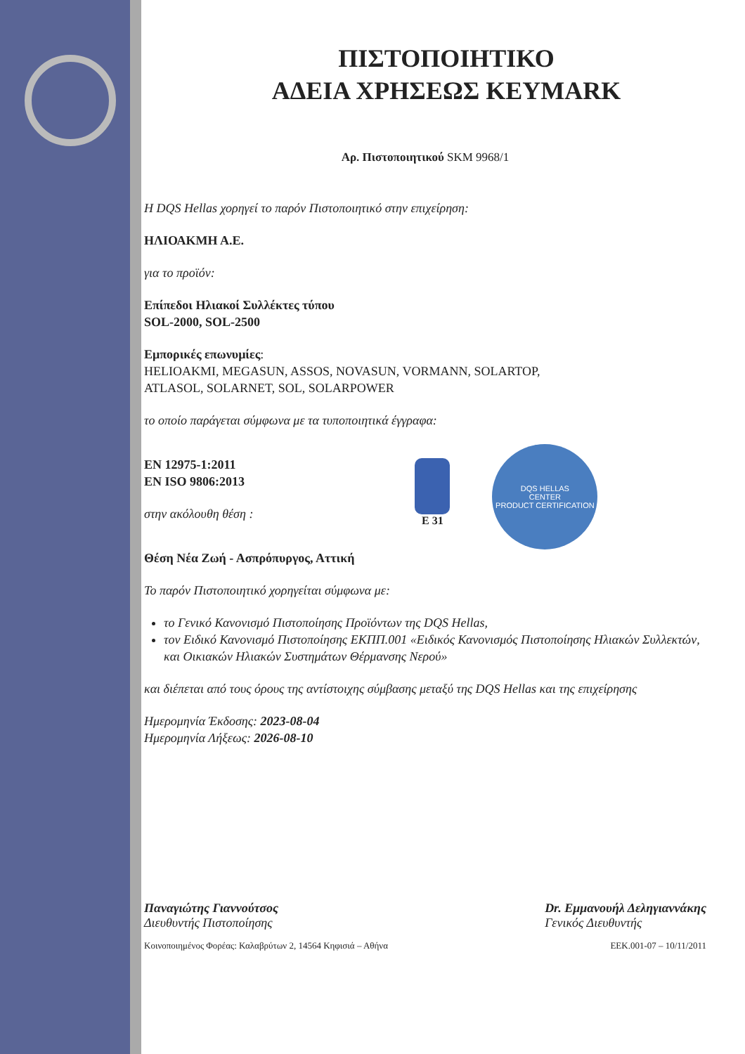ΠΙΣΤΟΠΟΙΗΤΙΚΟ
ΑΔΕΙΑ ΧΡΗΣΕΩΣ KEYMARK
Αρ. Πιστοποιητικού SKM 9968/1
Η DQS Hellas χορηγεί το παρόν Πιστοποιητικό στην επιχείρηση:
ΗΛΙΟΑΚΜΗ Α.Ε.
για το προϊόν:
Επίπεδοι Ηλιακοί Συλλέκτες τύπου
SOL-2000, SOL-2500
Εμπορικές επωνυμίες:
HELIOAKMI, MEGASUN, ASSOS, NOVASUN, VORMANN, SOLARTOP,
ATLASOL, SOLARNET, SOL, SOLARPOWER
το οποίο παράγεται σύμφωνα με τα τυποποιητικά έγγραφα:
EN 12975-1:2011
EN ISO 9806:2013
στην ακόλουθη θέση :
E 31
DQS HELLAS
CENTER
PRODUCT CERTIFICATION
Θέση Νέα Ζωή - Ασπρόπυργος, Αττική
Το παρόν Πιστοποιητικό χορηγείται σύμφωνα με:
το Γενικό Κανονισμό Πιστοποίησης Προϊόντων της DQS Hellas,
τον Ειδικό Κανονισμό Πιστοποίησης ΕΚΠΠ.001 «Ειδικός Κανονισμός Πιστοποίησης Ηλιακών Συλλεκτών, και Οικιακών Ηλιακών Συστημάτων Θέρμανσης Νερού»
και διέπεται από τους όρους της αντίστοιχης σύμβασης μεταξύ της DQS Hellas και της επιχείρησης
Ημερομηνία Έκδοσης: 2023-08-04
Ημερομηνία Λήξεως: 2026-08-10
Παναγιώτης Γιαννούτσος
Διευθυντής Πιστοποίησης
Dr. Εμμανουήλ Δεληγιαννάκης
Γενικός Διευθυντής
Κοινοποιημένος Φορέας: Καλαβρύτων 2, 14564 Κηφισιά – Αθήνα EEK.001-07 – 10/11/2011